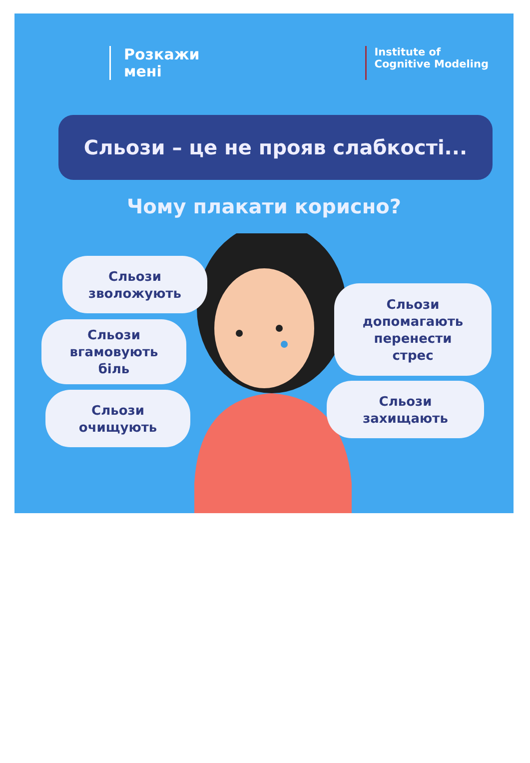Розкажи
мені
Institute of
Cognitive Modeling
Сльози – це не прояв слабкості...
Чому плакати корисно?
Сльози
зволожують
Сльози
вгамовують
біль
Сльози
очищують
Сльози
допомагають
перенести
стрес
Сльози
захищають